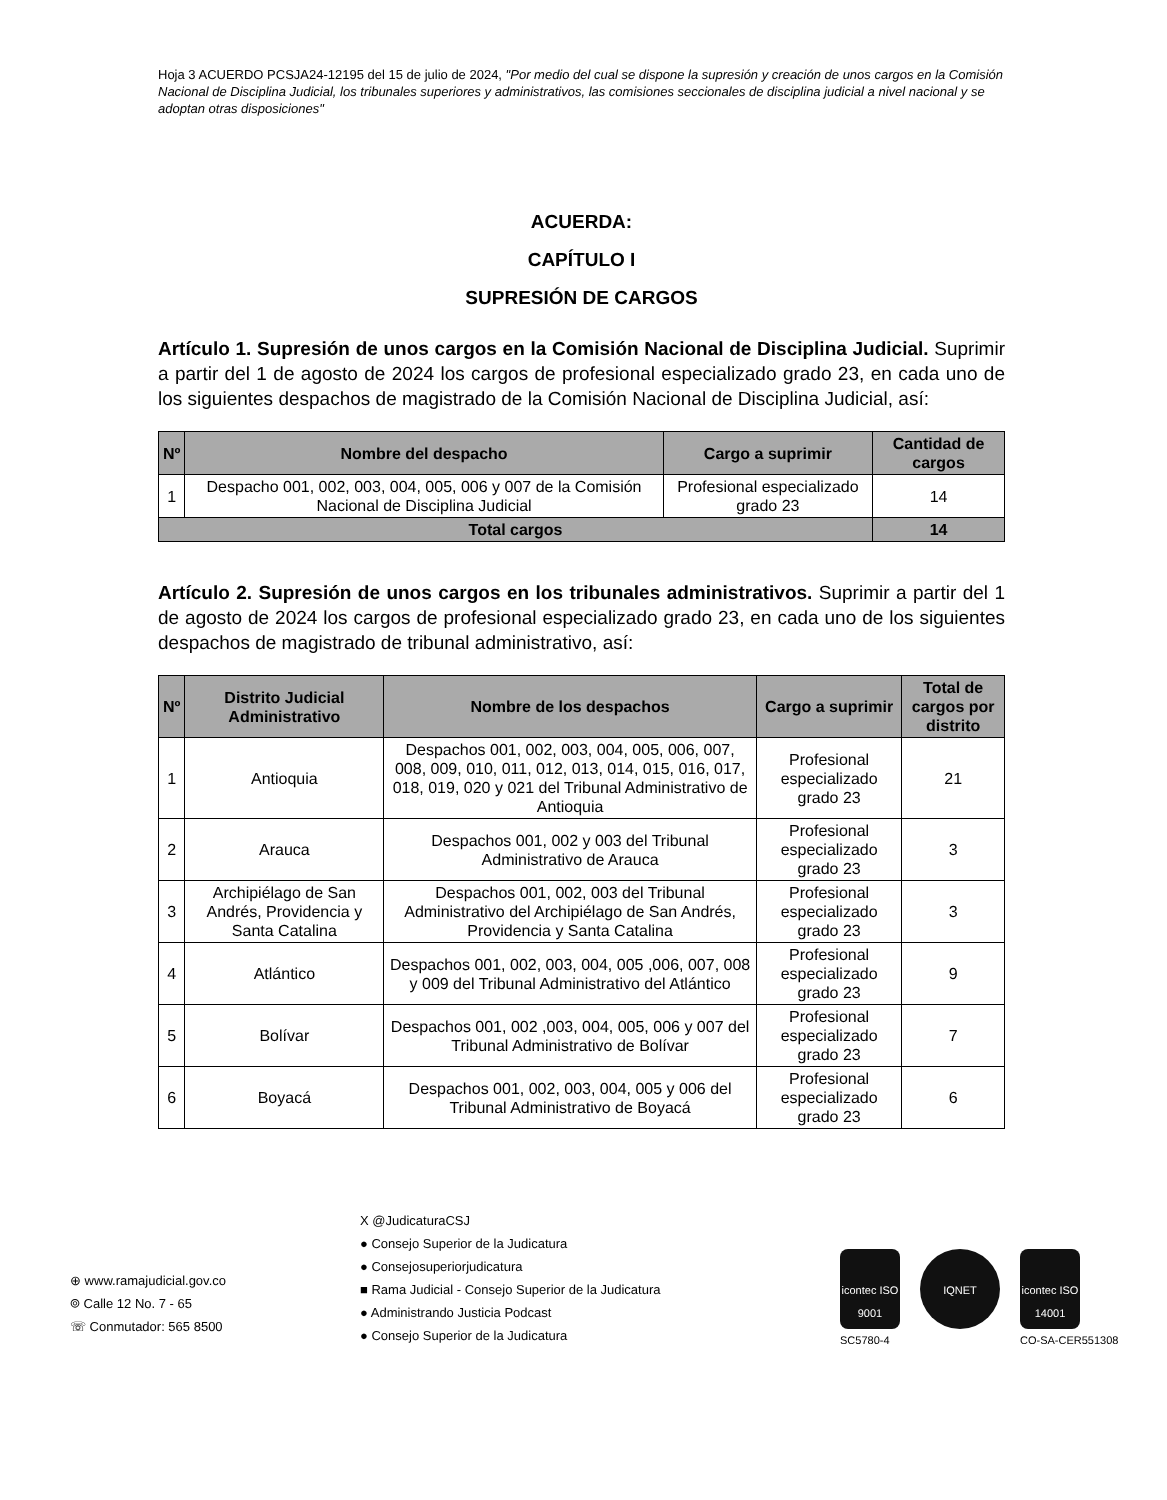Hoja 3 ACUERDO PCSJA24-12195 del 15 de julio de 2024, "Por medio del cual se dispone la supresión y creación de unos cargos en la Comisión Nacional de Disciplina Judicial, los tribunales superiores y administrativos, las comisiones seccionales de disciplina judicial a nivel nacional y se adoptan otras disposiciones"
ACUERDA:
CAPÍTULO I
SUPRESIÓN DE CARGOS
Artículo 1. Supresión de unos cargos en la Comisión Nacional de Disciplina Judicial. Suprimir a partir del 1 de agosto de 2024 los cargos de profesional especializado grado 23, en cada uno de los siguientes despachos de magistrado de la Comisión Nacional de Disciplina Judicial, así:
| Nº | Nombre del despacho | Cargo a suprimir | Cantidad de cargos |
| --- | --- | --- | --- |
| 1 | Despacho 001, 002, 003, 004, 005, 006 y 007 de la Comisión Nacional de Disciplina Judicial | Profesional especializado grado 23 | 14 |
| Total cargos | | | 14 |
Artículo 2. Supresión de unos cargos en los tribunales administrativos. Suprimir a partir del 1 de agosto de 2024 los cargos de profesional especializado grado 23, en cada uno de los siguientes despachos de magistrado de tribunal administrativo, así:
| Nº | Distrito Judicial Administrativo | Nombre de los despachos | Cargo a suprimir | Total de cargos por distrito |
| --- | --- | --- | --- | --- |
| 1 | Antioquia | Despachos 001, 002, 003, 004, 005, 006, 007, 008, 009, 010, 011, 012, 013, 014, 015, 016, 017, 018, 019, 020 y 021 del Tribunal Administrativo de Antioquia | Profesional especializado grado 23 | 21 |
| 2 | Arauca | Despachos 001, 002 y 003 del Tribunal Administrativo de Arauca | Profesional especializado grado 23 | 3 |
| 3 | Archipiélago de San Andrés, Providencia y Santa Catalina | Despachos 001, 002, 003 del Tribunal Administrativo del Archipiélago de San Andrés, Providencia y Santa Catalina | Profesional especializado grado 23 | 3 |
| 4 | Atlántico | Despachos 001, 002, 003, 004, 005 ,006, 007, 008 y 009 del Tribunal Administrativo del Atlántico | Profesional especializado grado 23 | 9 |
| 5 | Bolívar | Despachos 001, 002 ,003, 004, 005, 006 y 007 del Tribunal Administrativo de Bolívar | Profesional especializado grado 23 | 7 |
| 6 | Boyacá | Despachos 001, 002, 003, 004, 005 y 006 del Tribunal Administrativo de Boyacá | Profesional especializado grado 23 | 6 |
⊕ www.ramajudicial.gov.co
⌾ Calle 12 No. 7 - 65
☏ Conmutador: 565 8500
X @JudicaturaCSJ
● Consejo Superior de la Judicatura
● Consejosuperiorjudicatura
■ Rama Judicial - Consejo Superior de la Judicatura
● Administrando Justicia Podcast
● Consejo Superior de la Judicatura
icontec ISO 9001
SC5780-4
IQNET icontec ISO 14001
CO-SA-CER551308